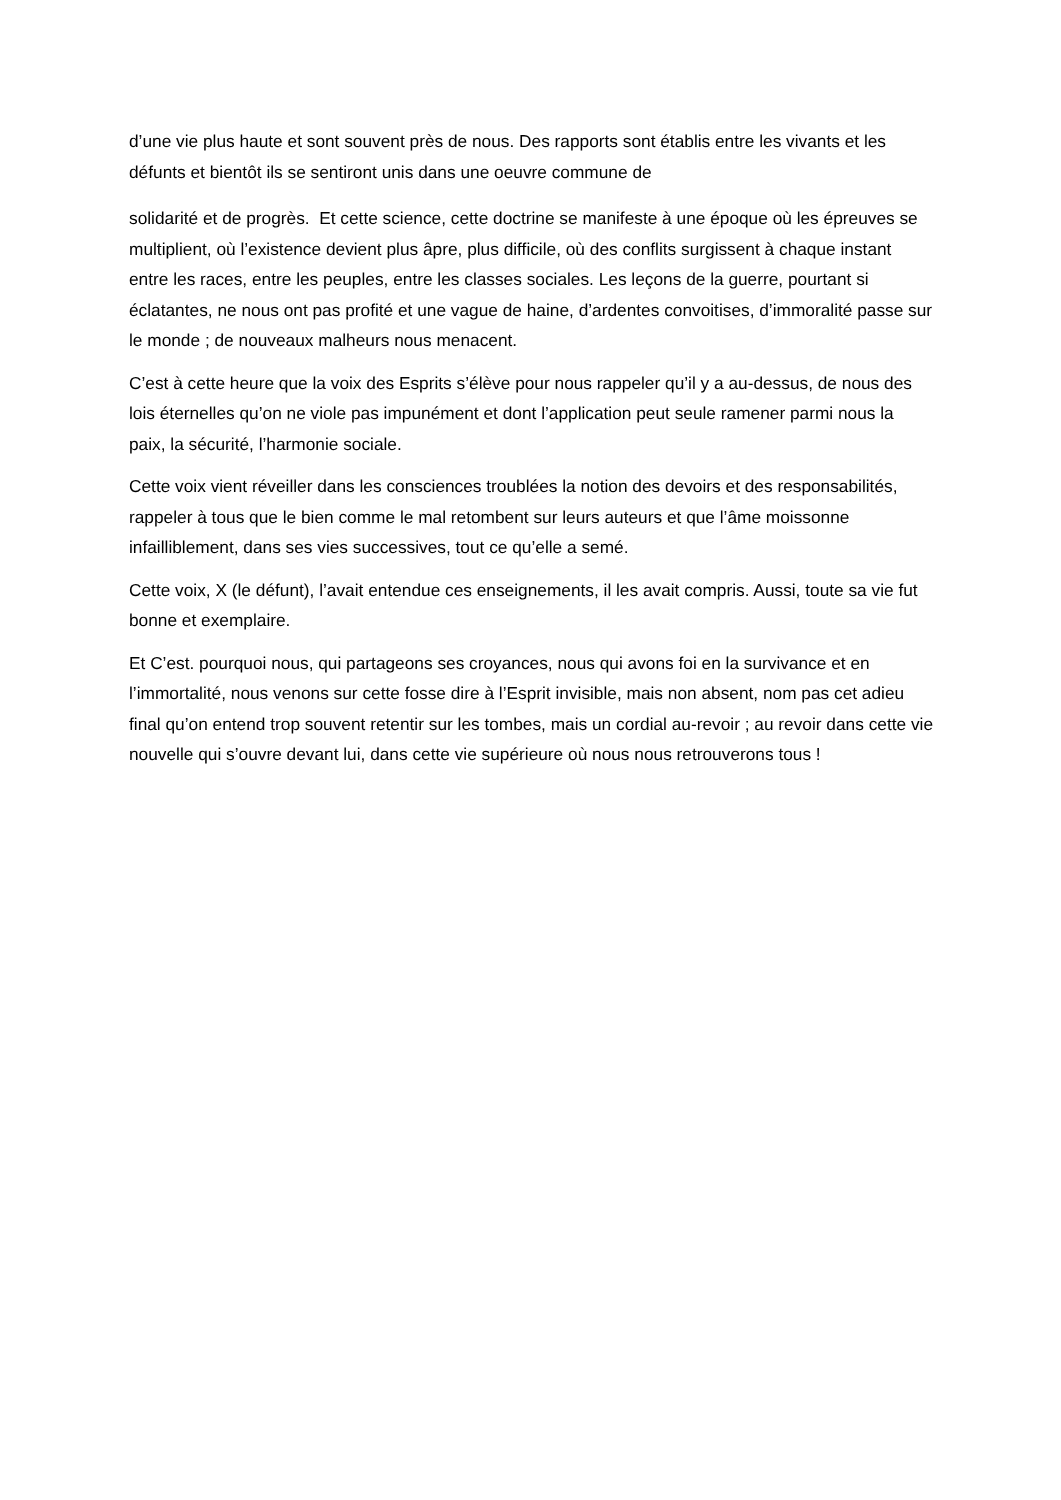d’une vie plus haute et sont souvent près de nous. Des rapports sont établis entre les vivants et les défunts et bientôt ils se sentiront unis dans une oeuvre commune de
solidarité et de progrès. Et cette science, cette doctrine se manifeste à une époque où les épreuves se multiplient, où l’existence devient plus âpre, plus difficile, où des conflits surgissent à chaque instant entre les races, entre les peuples, entre les classes sociales. Les leçons de la guerre, pourtant si éclatantes, ne nous ont pas profité et une vague de haine, d’ardentes convoitises, d’immoralité passe sur le monde ; de nouveaux malheurs nous menacent.
C’est à cette heure que la voix des Esprits s’élève pour nous rappeler qu’il y a au-dessus, de nous des lois éternelles qu’on ne viole pas impunément et dont l’application peut seule ramener parmi nous la paix, la sécurité, l’harmonie sociale.
Cette voix vient réveiller dans les consciences troublées la notion des devoirs et des responsabilités, rappeler à tous que le bien comme le mal retombent sur leurs auteurs et que l’âme moissonne infailliblement, dans ses vies successives, tout ce qu’elle a semé.
Cette voix, X (le défunt), l’avait entendue ces enseignements, il les avait compris. Aussi, toute sa vie fut bonne et exemplaire.
Et C’est. pourquoi nous, qui partageons ses croyances, nous qui avons foi en la survivance et en l’immortalité, nous venons sur cette fosse dire à l’Esprit invisible, mais non absent, nom pas cet adieu final qu’on entend trop souvent retentir sur les tombes, mais un cordial au-revoir ; au revoir dans cette vie nouvelle qui s’ouvre devant lui, dans cette vie supérieure où nous nous retrouverons tous !